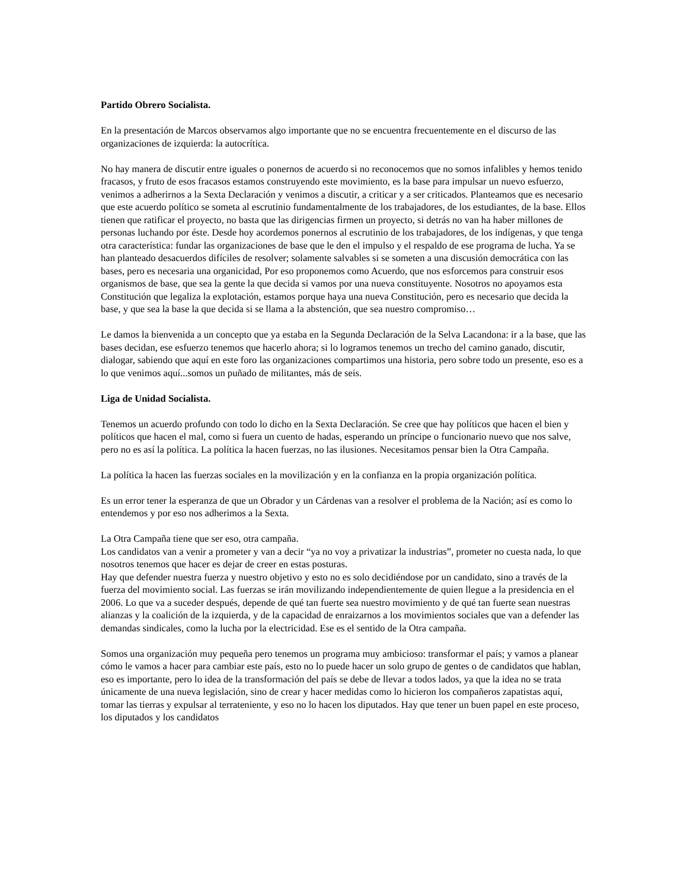Partido Obrero Socialista.
En la presentación de Marcos observamos algo importante que no se encuentra frecuentemente en el discurso de las organizaciones de izquierda: la autocrítica.
No hay manera de discutir entre iguales o ponernos de acuerdo si no reconocemos que no somos infalibles y hemos tenido fracasos, y fruto de esos fracasos estamos construyendo este movimiento, es la base para impulsar un nuevo esfuerzo, venimos a adherirnos a la Sexta Declaración y venimos a discutir, a criticar y a ser criticados. Planteamos que es necesario que este acuerdo político se someta al escrutinio fundamentalmente de los trabajadores, de los estudiantes, de la base. Ellos tienen que ratificar el proyecto, no basta que las dirigencias firmen un proyecto, si detrás no van ha haber millones de personas luchando por éste. Desde hoy acordemos ponernos al escrutinio de los trabajadores, de los indígenas, y que tenga otra característica: fundar las organizaciones de base que le den el impulso y el respaldo de ese programa de lucha. Ya se han planteado desacuerdos difíciles de resolver; solamente salvables si se someten a una discusión democrática con las bases, pero es necesaria una organicidad, Por eso proponemos como Acuerdo, que nos esforcemos para construir esos organismos de base, que sea la gente la que decida si vamos por una nueva constituyente. Nosotros no apoyamos esta Constitución que legaliza la explotación, estamos porque haya una nueva Constitución, pero es necesario que decida la base, y que sea la base la que decida si se llama a la abstención, que sea nuestro compromiso…
Le damos la bienvenida a un concepto que ya estaba en la Segunda Declaración de la Selva Lacandona: ir a la base, que las bases decidan, ese esfuerzo tenemos que hacerlo ahora; si lo logramos tenemos un trecho del camino ganado, discutir, dialogar, sabiendo que aquí en este foro las organizaciones compartimos una historia, pero sobre todo un presente, eso es a lo que venimos aquí...somos un puñado de militantes, más de seis.
Liga de Unidad Socialista.
Tenemos un acuerdo profundo con todo lo dicho en la Sexta Declaración. Se cree que hay políticos que hacen el bien y políticos que hacen el mal, como si fuera un cuento de hadas, esperando un príncipe o funcionario nuevo que nos salve, pero no es así la política. La política la hacen fuerzas, no las ilusiones. Necesitamos pensar bien la Otra Campaña.
La política la hacen las fuerzas sociales en la movilización y en la confianza en la propia organización política.
Es un error tener la esperanza de que un Obrador y un Cárdenas van a resolver el problema de la Nación; así es como lo entendemos y por eso nos adherimos a la Sexta.
La Otra Campaña tiene que ser eso, otra campaña.
Los candidatos van a venir a prometer y van a decir “ya no voy a privatizar la industrias”, prometer no cuesta nada, lo que nosotros tenemos que hacer es dejar de creer en estas posturas.
Hay que defender nuestra fuerza y nuestro objetivo y esto no es solo decidiéndose por un candidato, sino a través de la fuerza del movimiento social. Las fuerzas se irán movilizando independientemente de quien llegue a la presidencia en el 2006. Lo que va a suceder después, depende de qué tan fuerte sea nuestro movimiento y de qué tan fuerte sean nuestras alianzas y la coalición de la izquierda, y de la capacidad de enraizarnos a los movimientos sociales que van a defender las demandas sindicales, como la lucha por la electricidad. Ese es el sentido de la Otra campaña.
Somos una organización muy pequeña pero tenemos un programa muy ambicioso: transformar el país; y vamos a planear cómo le vamos a hacer para cambiar este país, esto no lo puede hacer un solo grupo de gentes o de candidatos que hablan, eso es importante, pero lo idea de la transformación del país se debe de llevar a todos lados, ya que la idea no se trata únicamente de una nueva legislación, sino de crear y hacer medidas como lo hicieron los compañeros zapatistas aquí, tomar las tierras y expulsar al terrateniente, y eso no lo hacen los diputados. Hay que tener un buen papel en este proceso, los diputados y los candidatos